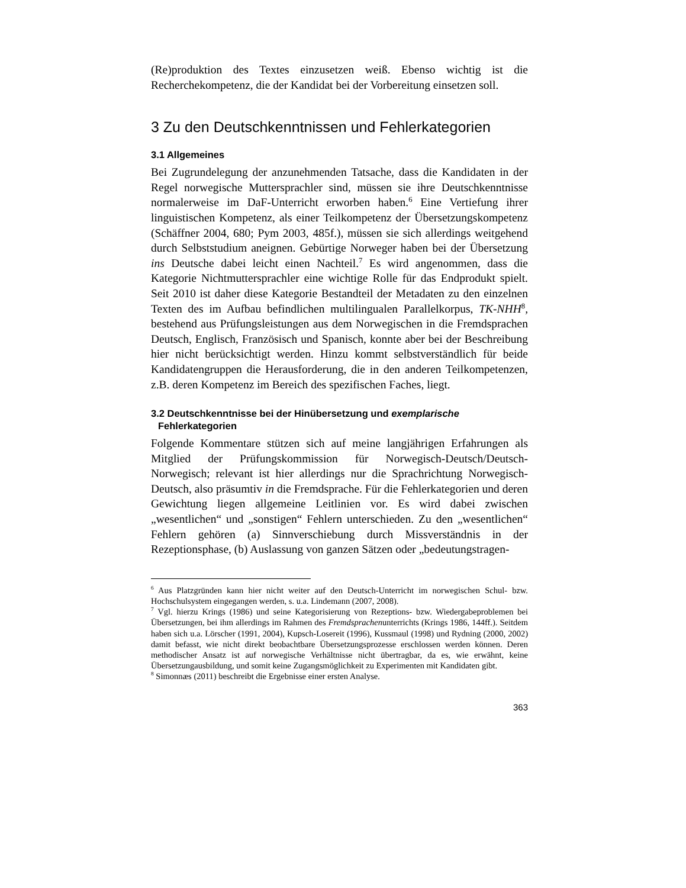(Re)produktion des Textes einzusetzen weiß. Ebenso wichtig ist die Recherchekompetenz, die der Kandidat bei der Vorbereitung einsetzen soll.
3 Zu den Deutschkenntnissen und Fehlerkategorien
3.1 Allgemeines
Bei Zugrundelegung der anzunehmenden Tatsache, dass die Kandidaten in der Regel norwegische Muttersprachler sind, müssen sie ihre Deutschkenntnisse normalerweise im DaF-Unterricht erworben haben.<sup>6</sup> Eine Vertiefung ihrer linguistischen Kompetenz, als einer Teilkompetenz der Übersetzungskompetenz (Schäffner 2004, 680; Pym 2003, 485f.), müssen sie sich allerdings weitgehend durch Selbststudium aneignen. Gebürtige Norweger haben bei der Übersetzung ins Deutsche dabei leicht einen Nachteil.<sup>7</sup> Es wird angenommen, dass die Kategorie Nichtmuttersprachler eine wichtige Rolle für das Endprodukt spielt. Seit 2010 ist daher diese Kategorie Bestandteil der Metadaten zu den einzelnen Texten des im Aufbau befindlichen multilingualen Parallelkorpus, TK-NHH<sup>8</sup>, bestehend aus Prüfungsleistungen aus dem Norwegischen in die Fremdsprachen Deutsch, Englisch, Französisch und Spanisch, konnte aber bei der Beschreibung hier nicht berücksichtigt werden. Hinzu kommt selbstverständlich für beide Kandidatengruppen die Herausforderung, die in den anderen Teilkompetenzen, z.B. deren Kompetenz im Bereich des spezifischen Faches, liegt.
3.2 Deutschkenntnisse bei der Hinübersetzung und exemplarische Fehlerkategorien
Folgende Kommentare stützen sich auf meine langjährigen Erfahrungen als Mitglied der Prüfungskommission für Norwegisch-Deutsch/Deutsch-Norwegisch; relevant ist hier allerdings nur die Sprachrichtung Norwegisch-Deutsch, also präsumtiv in die Fremdsprache. Für die Fehlerkategorien und deren Gewichtung liegen allgemeine Leitlinien vor. Es wird dabei zwischen „wesentlichen“ und „sonstigen“ Fehlern unterschieden. Zu den „wesentlichen“ Fehlern gehören (a) Sinnverschiebung durch Missverständnis in der Rezeptionsphase, (b) Auslassung von ganzen Sätzen oder „bedeutungstragen-
<sup>6</sup> Aus Platzgründen kann hier nicht weiter auf den Deutsch-Unterricht im norwegischen Schul- bzw. Hochschulsystem eingegangen werden, s. u.a. Lindemann (2007, 2008).
<sup>7</sup> Vgl. hierzu Krings (1986) und seine Kategorisierung von Rezeptions- bzw. Wiedergabeproblemen bei Übersetzungen, bei ihm allerdings im Rahmen des Fremdsprachenunterrichts (Krings 1986, 144ff.). Seitdem haben sich u.a. Lörscher (1991, 2004), Kupsch-Losereit (1996), Kussmaul (1998) und Rydning (2000, 2002) damit befasst, wie nicht direkt beobachtbare Übersetzungsprozesse erschlossen werden können. Deren methodischer Ansatz ist auf norwegische Verhältnisse nicht übertragbar, da es, wie erwähnt, keine Übersetzungausbildung, und somit keine Zugangsmöglichkeit zu Experimenten mit Kandidaten gibt.
<sup>8</sup> Simonnæs (2011) beschreibt die Ergebnisse einer ersten Analyse.
363